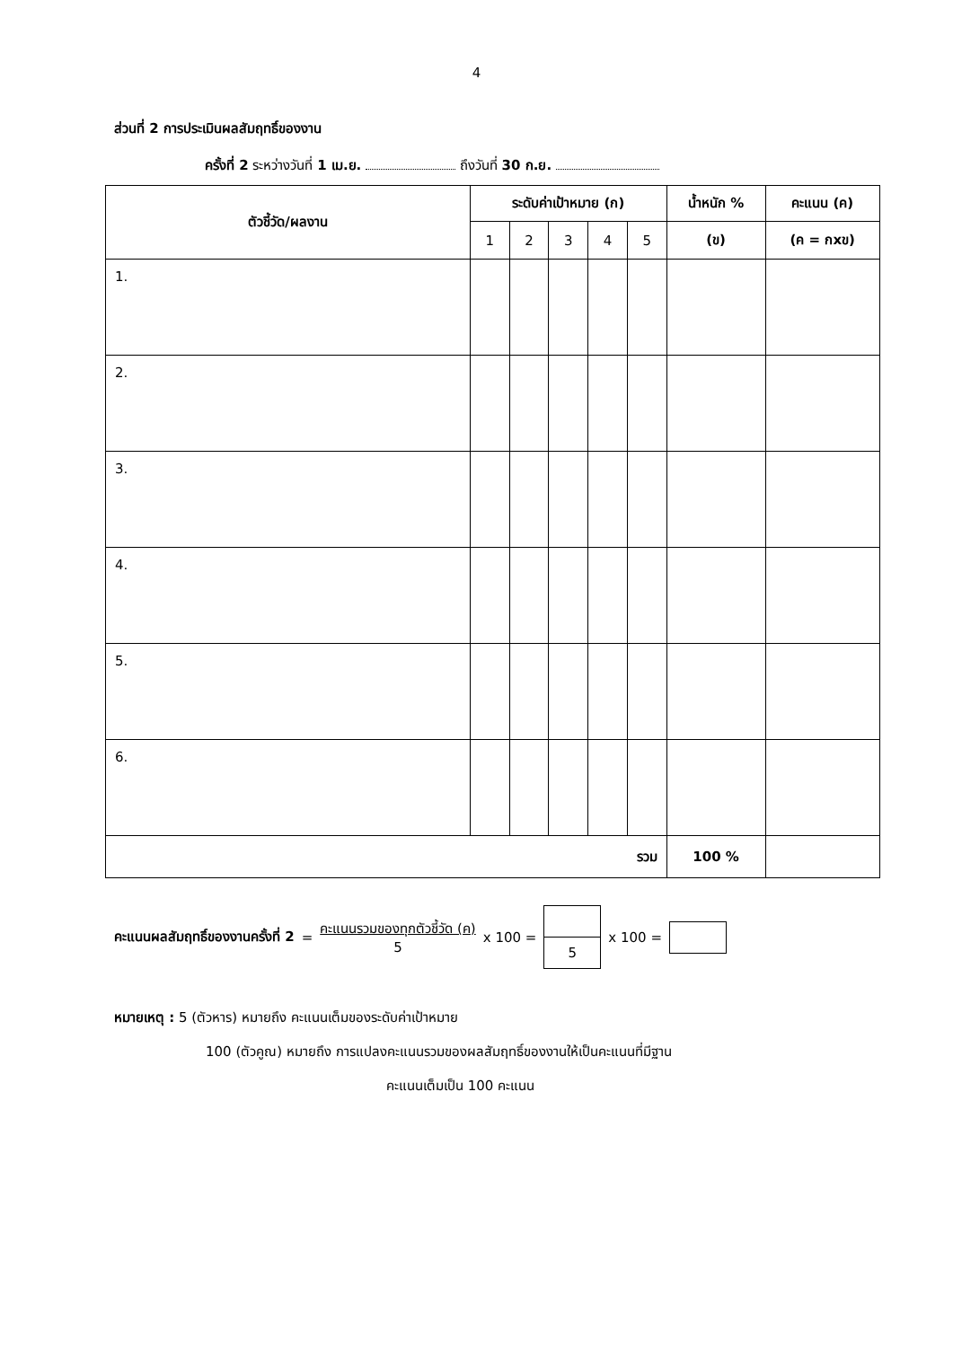4
ส่วนที่ 2 การประเมินผลสัมฤทธิ์ของงาน
ครั้งที่ 2 ระหว่างวันที่ 1 เม.ย. ถึงวันที่ 30 ก.ย.
| ตัวชี้วัด/ผลงาน | ระดับค่าเป้าหมาย (ก) | | | | | น้ำหนัก % | คะแนน (ค) |
| --- | --- | --- | --- | --- | --- | --- | --- |
| | 1 | 2 | 3 | 4 | 5 | (ข) | (ค = กxข) |
| 1. | | | | | | | |
| 2. | | | | | | | |
| 3. | | | | | | | |
| 4. | | | | | | | |
| 5. | | | | | | | |
| 6. | | | | | | | |
| รวม | | | | | | 100 % | |
คะแนนผลสัมฤทธิ์ของงานครั้งที่ 2 = คะแนนรวมของทุกตัวชี้วัด (ค)
5 x 100 =
5
x 100 =
หมายเหตุ : 5 (ตัวหาร) หมายถึง คะแนนเต็มของระดับค่าเป้าหมาย
100 (ตัวคูณ) หมายถึง การแปลงคะแนนรวมของผลสัมฤทธิ์ของงานให้เป็นคะแนนที่มีฐาน
คะแนนเต็มเป็น 100 คะแนน